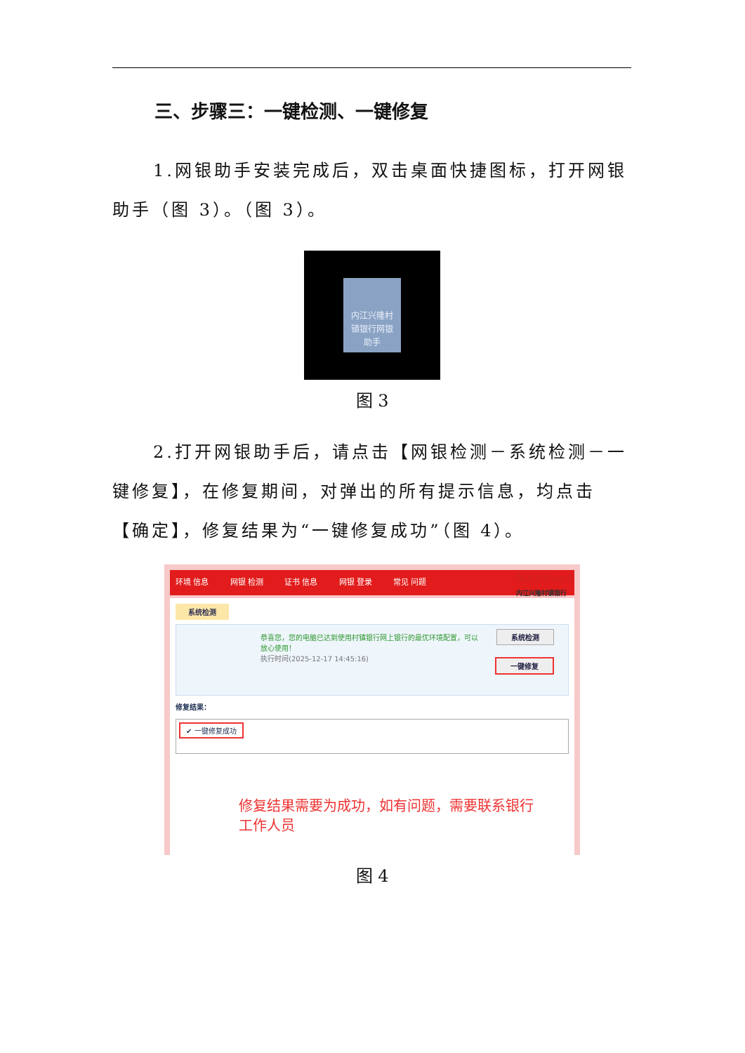三、步骤三：一键检测、一键修复
1.网银助手安装完成后，双击桌面快捷图标，打开网银助手（图 3）。（图 3）。
内江兴隆村
镇银行网银
助手
图 3
2.打开网银助手后，请点击【网银检测－系统检测－一键修复】，在修复期间，对弹出的所有提示信息，均点击【确定】，修复结果为“一键修复成功”（图 4）。
环境 信息 网银 检测 证书 信息 网银 登录 常见 问题
NXRBank
内江兴隆村镇银行
系统检测
系统检测
一键修复
恭喜您，您的电脑已达到使用村镇银行网上银行的最优环境配置，可以放心使用！
执行时间(2025-12-17 14:45:16)
修复结果：
✔ 一键修复成功
修复结果需要为成功，如有问题，需要联系银行
工作人员
图 4